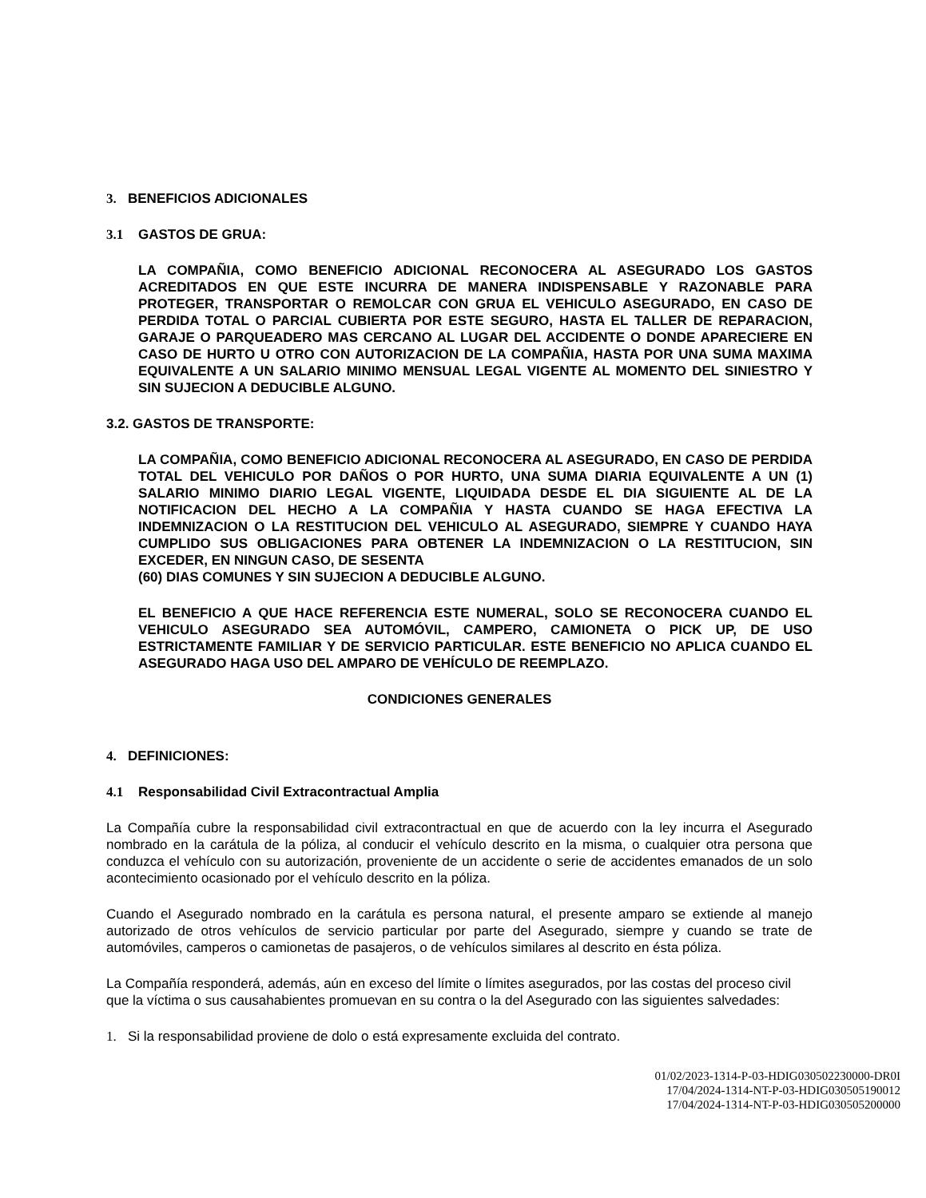3. BENEFICIOS ADICIONALES
3.1 GASTOS DE GRUA:
LA COMPAÑIA, COMO BENEFICIO ADICIONAL RECONOCERA AL ASEGURADO LOS GASTOS ACREDITADOS EN QUE ESTE INCURRA DE MANERA INDISPENSABLE Y RAZONABLE PARA PROTEGER, TRANSPORTAR O REMOLCAR CON GRUA EL VEHICULO ASEGURADO, EN CASO DE PERDIDA TOTAL O PARCIAL CUBIERTA POR ESTE SEGURO, HASTA EL TALLER DE REPARACION, GARAJE O PARQUEADERO MAS CERCANO AL LUGAR DEL ACCIDENTE O DONDE APARECIERE EN CASO DE HURTO U OTRO CON AUTORIZACION DE LA COMPAÑIA, HASTA POR UNA SUMA MAXIMA EQUIVALENTE A UN SALARIO MINIMO MENSUAL LEGAL VIGENTE AL MOMENTO DEL SINIESTRO Y SIN SUJECION A DEDUCIBLE ALGUNO.
3.2. GASTOS DE TRANSPORTE:
LA COMPAÑIA, COMO BENEFICIO ADICIONAL RECONOCERA AL ASEGURADO, EN CASO DE PERDIDA TOTAL DEL VEHICULO POR DAÑOS O POR HURTO, UNA SUMA DIARIA EQUIVALENTE A UN (1) SALARIO MINIMO DIARIO LEGAL VIGENTE, LIQUIDADA DESDE EL DIA SIGUIENTE AL DE LA NOTIFICACION DEL HECHO A LA COMPAÑIA Y HASTA CUANDO SE HAGA EFECTIVA LA INDEMNIZACION O LA RESTITUCION DEL VEHICULO AL ASEGURADO, SIEMPRE Y CUANDO HAYA CUMPLIDO SUS OBLIGACIONES PARA OBTENER LA INDEMNIZACION O LA RESTITUCION, SIN EXCEDER, EN NINGUN CASO, DE SESENTA
(60) DIAS COMUNES Y SIN SUJECION A DEDUCIBLE ALGUNO.
EL BENEFICIO A QUE HACE REFERENCIA ESTE NUMERAL, SOLO SE RECONOCERA CUANDO EL VEHICULO ASEGURADO SEA AUTOMÓVIL, CAMPERO, CAMIONETA O PICK UP, DE USO ESTRICTAMENTE FAMILIAR Y DE SERVICIO PARTICULAR. ESTE BENEFICIO NO APLICA CUANDO EL ASEGURADO HAGA USO DEL AMPARO DE VEHÍCULO DE REEMPLAZO.
CONDICIONES GENERALES
4. DEFINICIONES:
4.1 Responsabilidad Civil Extracontractual Amplia
La Compañía cubre la responsabilidad civil extracontractual en que de acuerdo con la ley incurra el Asegurado nombrado en la carátula de la póliza, al conducir el vehículo descrito en la misma, o cualquier otra persona que conduzca el vehículo con su autorización, proveniente de un accidente o serie de accidentes emanados de un solo acontecimiento ocasionado por el vehículo descrito en la póliza.
Cuando el Asegurado nombrado en la carátula es persona natural, el presente amparo se extiende al manejo autorizado de otros vehículos de servicio particular por parte del Asegurado, siempre y cuando se trate de automóviles, camperos o camionetas de pasajeros, o de vehículos similares al descrito en ésta póliza.
La Compañía responderá, además, aún en exceso del límite o límites asegurados, por las costas del proceso civil que la víctima o sus causahabientes promuevan en su contra o la del Asegurado con las siguientes salvedades:
1. Si la responsabilidad proviene de dolo o está expresamente excluida del contrato.
01/02/2023-1314-P-03-HDIG030502230000-DR0I
17/04/2024-1314-NT-P-03-HDIG030505190012
17/04/2024-1314-NT-P-03-HDIG030505200000